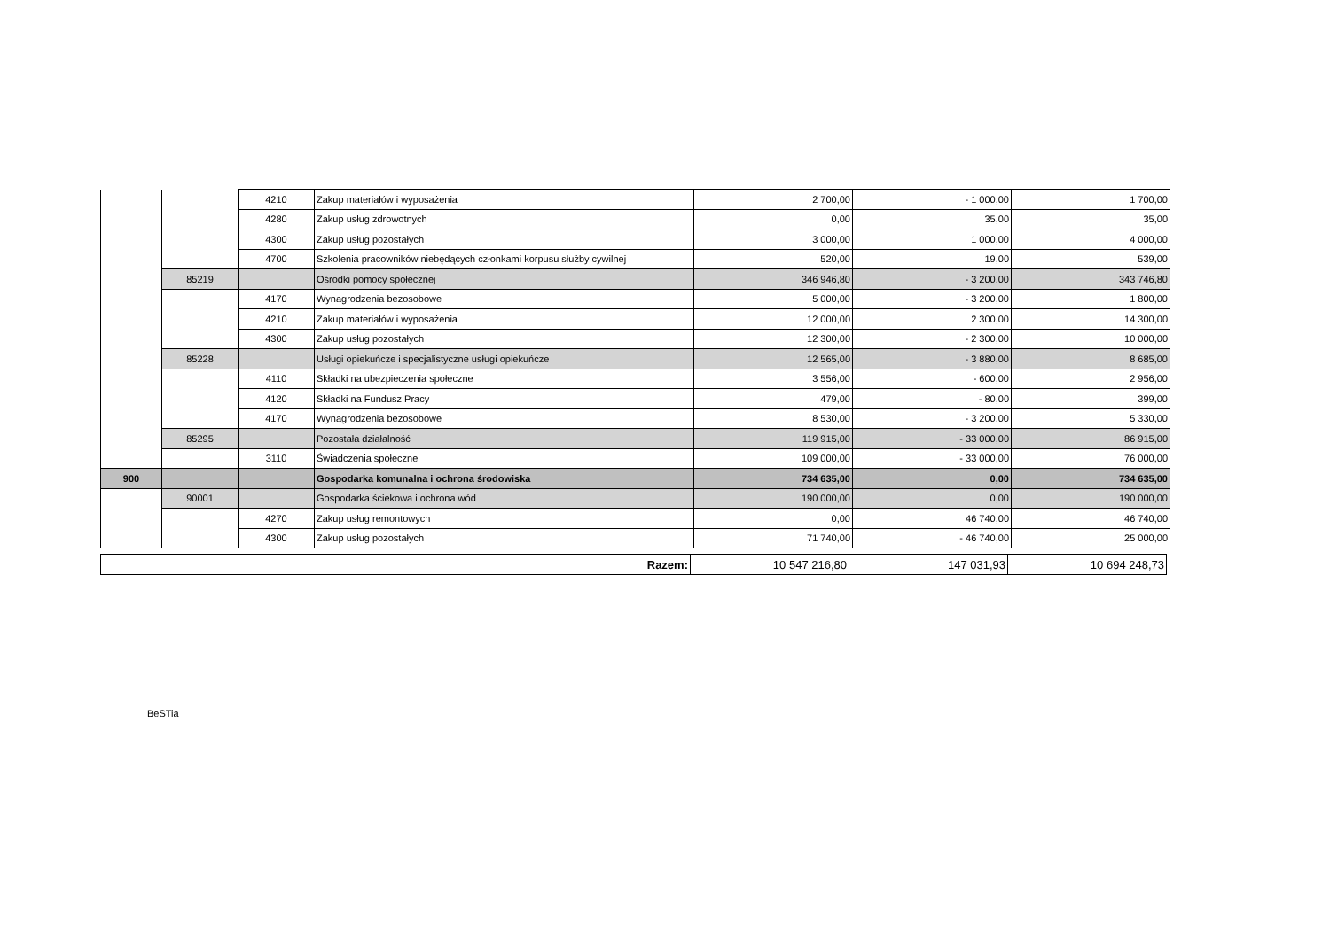| | | 4210 | Zakup materiałów i wyposażenia | 2 700,00 | - 1 000,00 | 1 700,00 |
| | | 4280 | Zakup usług zdrowotnych | 0,00 | 35,00 | 35,00 |
| | | 4300 | Zakup usług pozostałych | 3 000,00 | 1 000,00 | 4 000,00 |
| | | 4700 | Szkolenia pracowników niebędących członkami korpusu służby cywilnej | 520,00 | 19,00 | 539,00 |
| | 85219 | | Ośrodki pomocy społecznej | 346 946,80 | - 3 200,00 | 343 746,80 |
| | | 4170 | Wynagrodzenia bezosobowe | 5 000,00 | - 3 200,00 | 1 800,00 |
| | | 4210 | Zakup materiałów i wyposażenia | 12 000,00 | 2 300,00 | 14 300,00 |
| | | 4300 | Zakup usług pozostałych | 12 300,00 | - 2 300,00 | 10 000,00 |
| | 85228 | | Usługi opiekuńcze i specjalistyczne usługi opiekuńcze | 12 565,00 | - 3 880,00 | 8 685,00 |
| | | 4110 | Składki na ubezpieczenia społeczne | 3 556,00 | - 600,00 | 2 956,00 |
| | | 4120 | Składki na Fundusz Pracy | 479,00 | - 80,00 | 399,00 |
| | | 4170 | Wynagrodzenia bezosobowe | 8 530,00 | - 3 200,00 | 5 330,00 |
| | 85295 | | Pozostała działalność | 119 915,00 | - 33 000,00 | 86 915,00 |
| | | 3110 | Świadczenia społeczne | 109 000,00 | - 33 000,00 | 76 000,00 |
| 900 | | | Gospodarka komunalna i ochrona środowiska | 734 635,00 | 0,00 | 734 635,00 |
| | 90001 | | Gospodarka ściekowa i ochrona wód | 190 000,00 | 0,00 | 190 000,00 |
| | | 4270 | Zakup usług remontowych | 0,00 | 46 740,00 | 46 740,00 |
| | | 4300 | Zakup usług pozostałych | 71 740,00 | - 46 740,00 | 25 000,00 |
| Razem: | 10 547 216,80 | 147 031,93 | 10 694 248,73 |
BeSTia